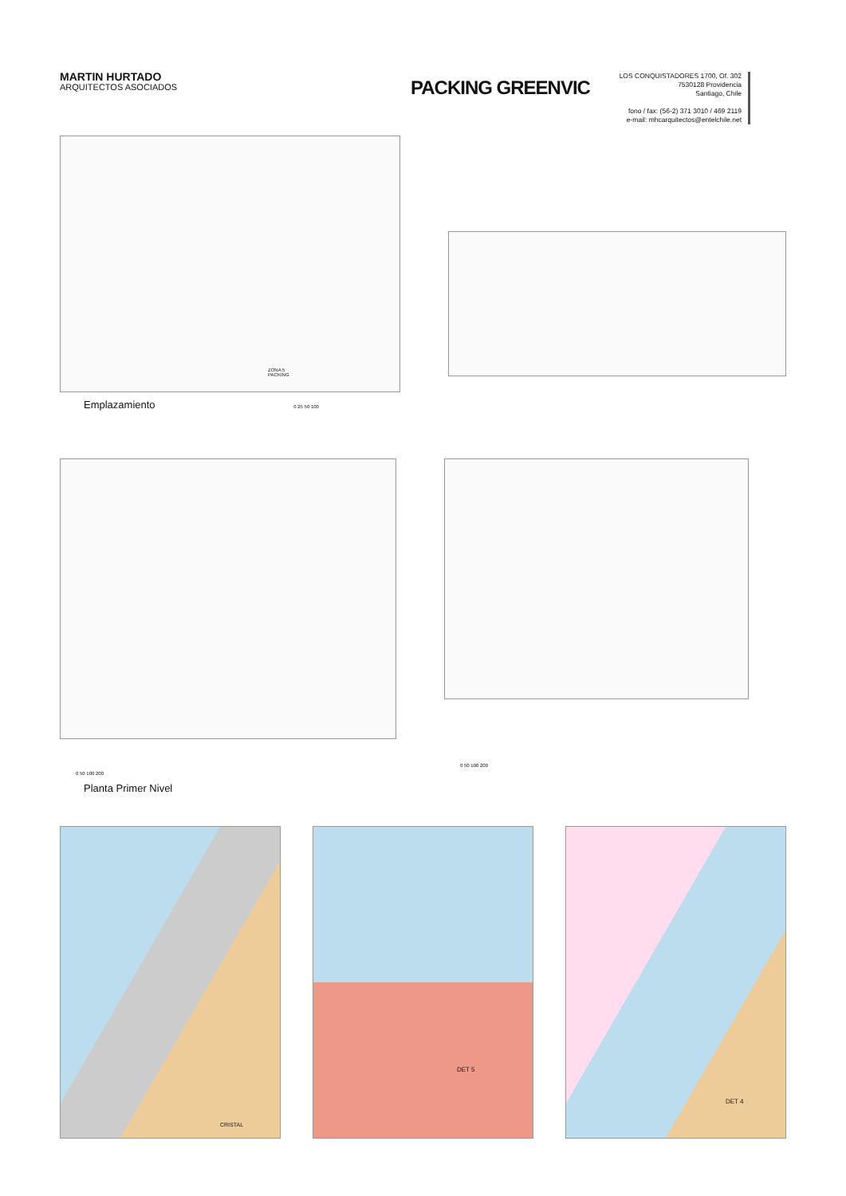MARTIN HURTADO
ARQUITECTOS ASOCIADOS
PACKING GREENVIC
LOS CONQUISTADORES 1700, Of. 302
7530128 Providencia
Santiago, Chile
fono / fax: (56-2) 371 3010 / 469 2119
e-mail: mhcarquitectos@entelchile.net
ZONA 5
PACKING
Emplazamiento 0 25 50 100
0 50 100 200
Planta Primer Nivel
0 50 100 200
CRISTAL
DET 5
DET 4